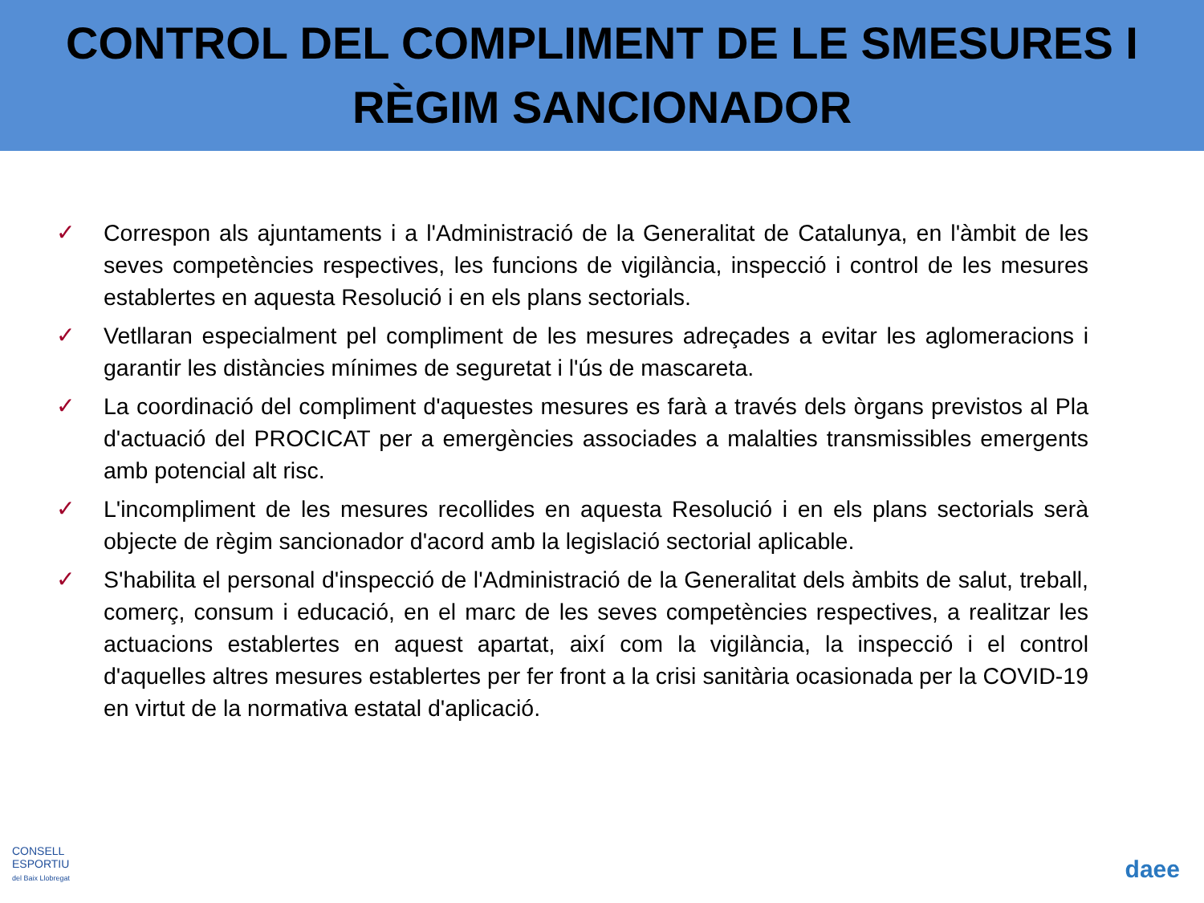CONTROL DEL COMPLIMENT DE LE SMESURES I
RÈGIM SANCIONADOR
✓ Correspon als ajuntaments i a l'Administració de la Generalitat de Catalunya, en l'àmbit de les seves competències respectives, les funcions de vigilància, inspecció i control de les mesures establertes en aquesta Resolució i en els plans sectorials.
✓ Vetllaran especialment pel compliment de les mesures adreçades a evitar les aglomeracions i garantir les distàncies mínimes de seguretat i l'ús de mascareta.
✓ La coordinació del compliment d'aquestes mesures es farà a través dels òrgans previstos al Pla d'actuació del PROCICAT per a emergències associades a malalties transmissibles emergents amb potencial alt risc.
✓ L'incompliment de les mesures recollides en aquesta Resolució i en els plans sectorials serà objecte de règim sancionador d'acord amb la legislació sectorial aplicable.
✓ S'habilita el personal d'inspecció de l'Administració de la Generalitat dels àmbits de salut, treball, comerç, consum i educació, en el marc de les seves competències respectives, a realitzar les actuacions establertes en aquest apartat, així com la vigilància, la inspecció i el control d'aquelles altres mesures establertes per fer front a la crisi sanitària ocasionada per la COVID-19 en virtut de la normativa estatal d'aplicació.
CONSELL
ESPORTIU
del Baix Llobregat
daee